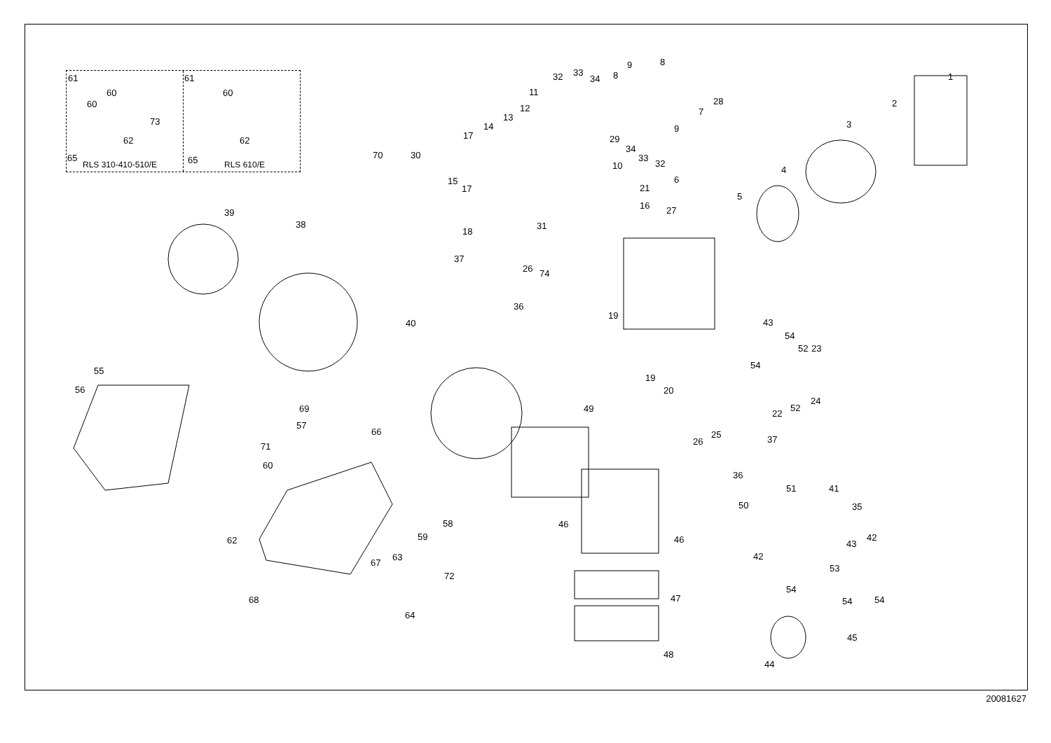RLS 310-410-510/E RLS 610/E
61
60
60
73
62
65
61
60
62
65
1
2
3
4
5
6
7
8
8
9
9
10
11
12
13
14
15
16
17
17
18
19
19
20
21
22
23
24
25
26
26
27
28
29
30
31
32
32
33
33
34
34
35
36
36
37
37
38
39
40
41
42
42
43
43
44
45
46
46
47
48
49
50
51
52
52
53
54
54
54
54 54
55
56
57
58
59
60
71
62
63
64
66
67
68
69
70
72
74
20081627